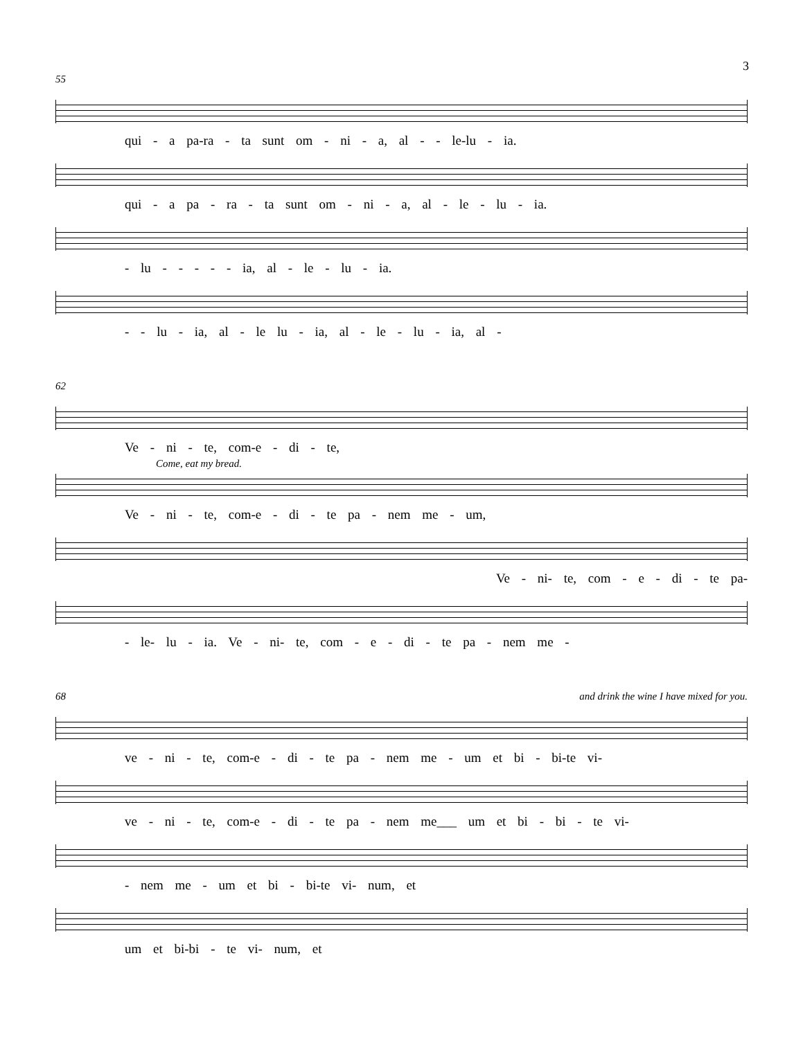3
55
qui - a pa-ra - ta sunt om - ni - a, al - - le-lu - ia.
qui - a pa - ra - ta sunt om - ni - a, al - le - lu - ia.
- lu - - - - - ia, al - le - lu - ia.
- - lu - ia, al - le lu - ia, al - le - lu - ia, al -
62
Ve - ni - te, com-e - di - te,
Come, eat my bread.
Ve - ni - te, com-e - di - te pa - nem me - um,
Ve - ni- te, com - e - di - te pa-
- le- lu - ia. Ve - ni- te, com - e - di - te pa - nem me -
68 and drink the wine I have mixed for you.
ve - ni - te, com-e - di - te pa - nem me - um et bi - bi-te vi-
ve - ni - te, com-e - di - te pa - nem me___ um et bi - bi - te vi-
- nem me - um et bi - bi-te vi- num, et
um et bi-bi - te vi- num, et